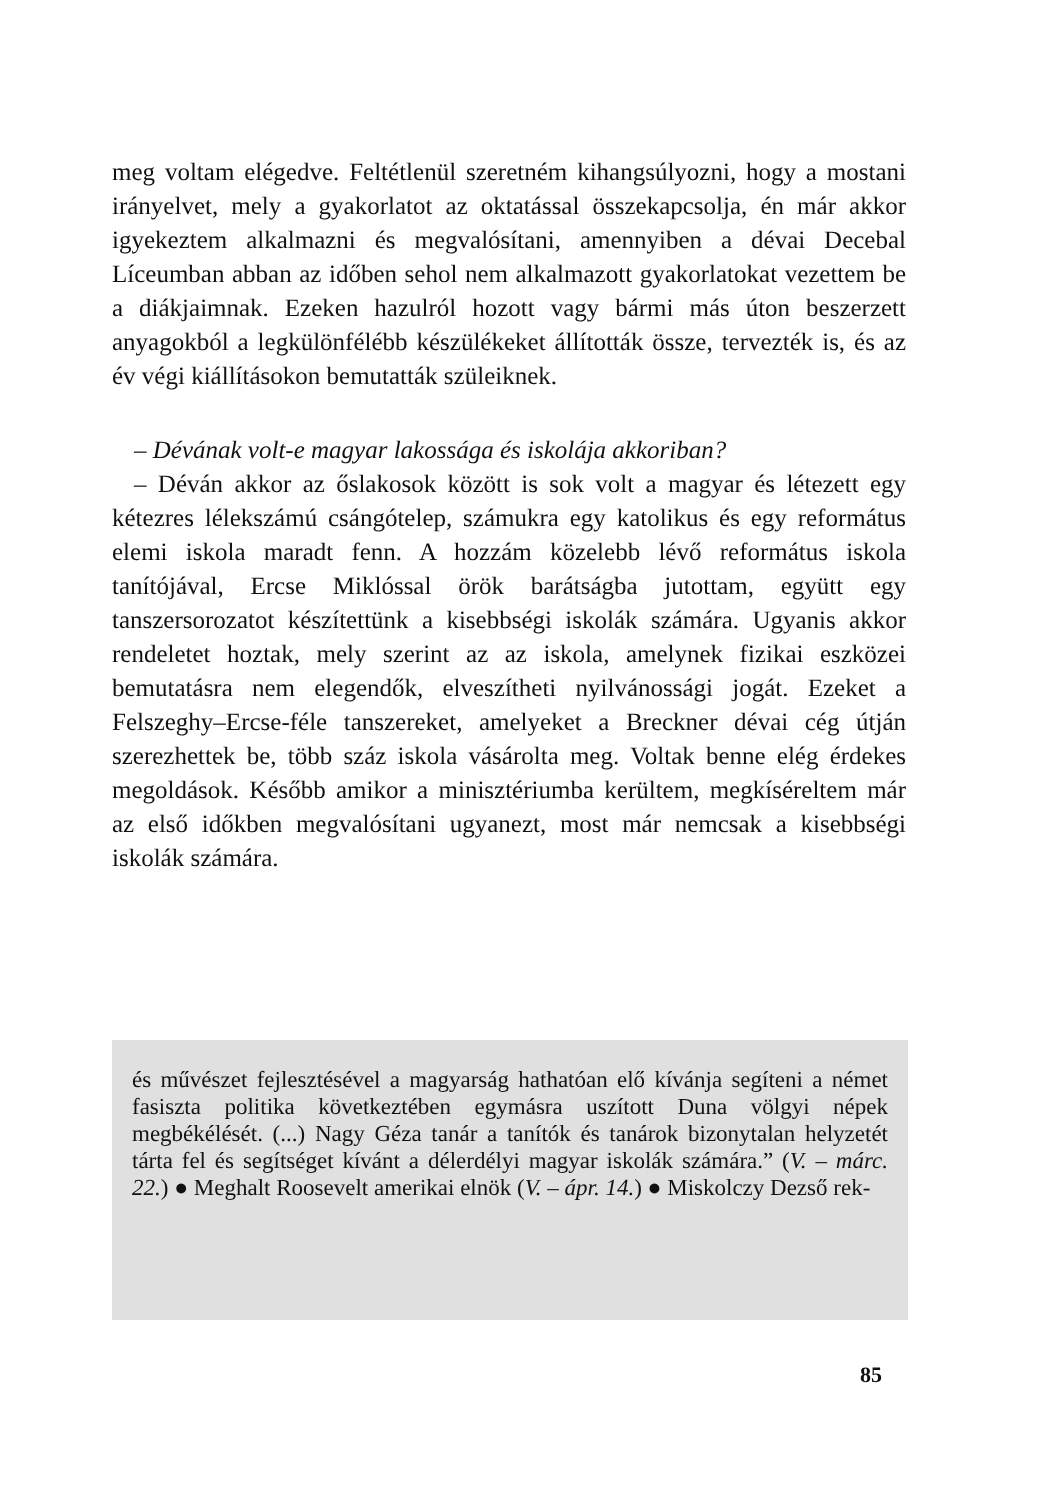meg voltam elégedve. Feltétlenül szeretném kihangsúlyozni, hogy a mostani irányelvet, mely a gyakorlatot az oktatással összekapcsolja, én már akkor igyekeztem alkalmazni és megvalósítani, amennyiben a dévai Decebal Líceumban abban az időben sehol nem alkalmazott gyakorlatokat vezettem be a diákjaimnak. Ezeken hazulról hozott vagy bármi más úton beszerzett anyagokból a legkülönfélébb készülékeket állították össze, tervezték is, és az év végi kiállításokon bemutatták szüleiknek.
– Dévának volt-e magyar lakossága és iskolája akkoriban?
– Déván akkor az őslakosok között is sok volt a magyar és létezett egy kétezres lélekszámú csángótelep, számukra egy katolikus és egy református elemi iskola maradt fenn. A hozzám közelebb lévő református iskola tanítójával, Ercse Miklóssal örök barátságba jutottam, együtt egy tanszersorozatot készítettünk a kisebbségi iskolák számára. Ugyanis akkor rendeletet hoztak, mely szerint az az iskola, amelynek fizikai eszközei bemutatásra nem elegendők, elveszítheti nyilvánossági jogát. Ezeket a Felszeghy–Ercse-féle tanszereket, amelyeket a Breckner dévai cég útján szerezhettek be, több száz iskola vásárolta meg. Voltak benne elég érdekes megoldások. Később amikor a minisztériumba kerültem, megkíséreltem már az első időkben megvalósítani ugyanezt, most már nemcsak a kisebbségi iskolák számára.
és művészet fejlesztésével a magyarság hathatóan elő kívánja segíteni a német fasiszta politika következtében egymásra uszított Duna völgyi népek megbékélését. (...) Nagy Géza tanár a tanítók és tanárok bizonytalan helyzetét tárta fel és segítséget kívánt a délerdélyi magyar iskolák számára.” (V. – márc. 22.) ● Meghalt Roosevelt amerikai elnök (V. – ápr. 14.) ● Miskolczy Dezső rek-
85